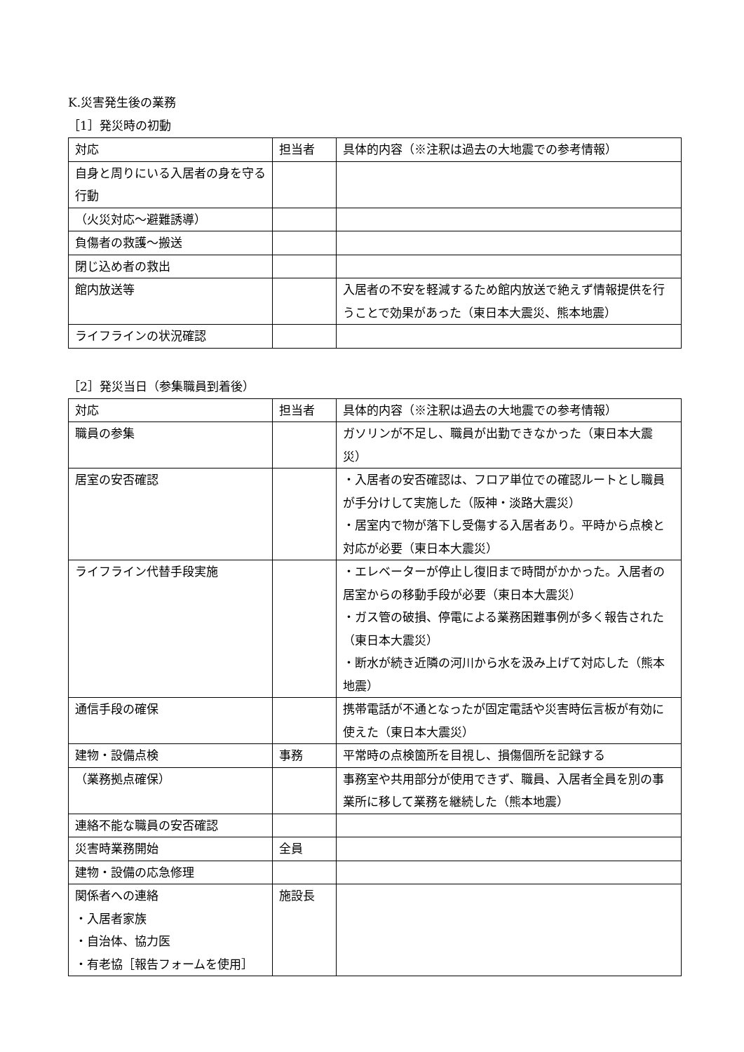K.災害発生後の業務
［1］発災時の初動
| 対応 | 担当者 | 具体的内容（※注釈は過去の大地震での参考情報） |
| 自身と周りにいる入居者の身を守る行動 | | |
| （火災対応～避難誘導） | | |
| 負傷者の救護～搬送 | | |
| 閉じ込め者の救出 | | |
| 館内放送等 | | 入居者の不安を軽減するため館内放送で絶えず情報提供を行うことで効果があった（東日本大震災、熊本地震） |
| ライフラインの状況確認 | | |
［2］発災当日（参集職員到着後）
| 対応 | 担当者 | 具体的内容（※注釈は過去の大地震での参考情報） |
| 職員の参集 | | ガソリンが不足し、職員が出勤できなかった（東日本大震災） |
| 居室の安否確認 | | ・入居者の安否確認は、フロア単位での確認ルートとし職員が手分けして実施した（阪神・淡路大震災） ・居室内で物が落下し受傷する入居者あり。平時から点検と対応が必要（東日本大震災） |
| ライフライン代替手段実施 | | ・エレベーターが停止し復旧まで時間がかかった。入居者の居室からの移動手段が必要（東日本大震災） ・ガス管の破損、停電による業務困難事例が多く報告された（東日本大震災） ・断水が続き近隣の河川から水を汲み上げて対応した（熊本地震） |
| 通信手段の確保 | | 携帯電話が不通となったが固定電話や災害時伝言板が有効に使えた（東日本大震災） |
| 建物・設備点検 | 事務 | 平常時の点検箇所を目視し、損傷個所を記録する |
| （業務拠点確保） | | 事務室や共用部分が使用できず、職員、入居者全員を別の事業所に移して業務を継続した（熊本地震） |
| 連絡不能な職員の安否確認 | | |
| 災害時業務開始 | 全員 | |
| 建物・設備の応急修理 | | |
| 関係者への連絡 ・入居者家族 ・自治体、協力医 ・有老協［報告フォームを使用］ | 施設長 | |